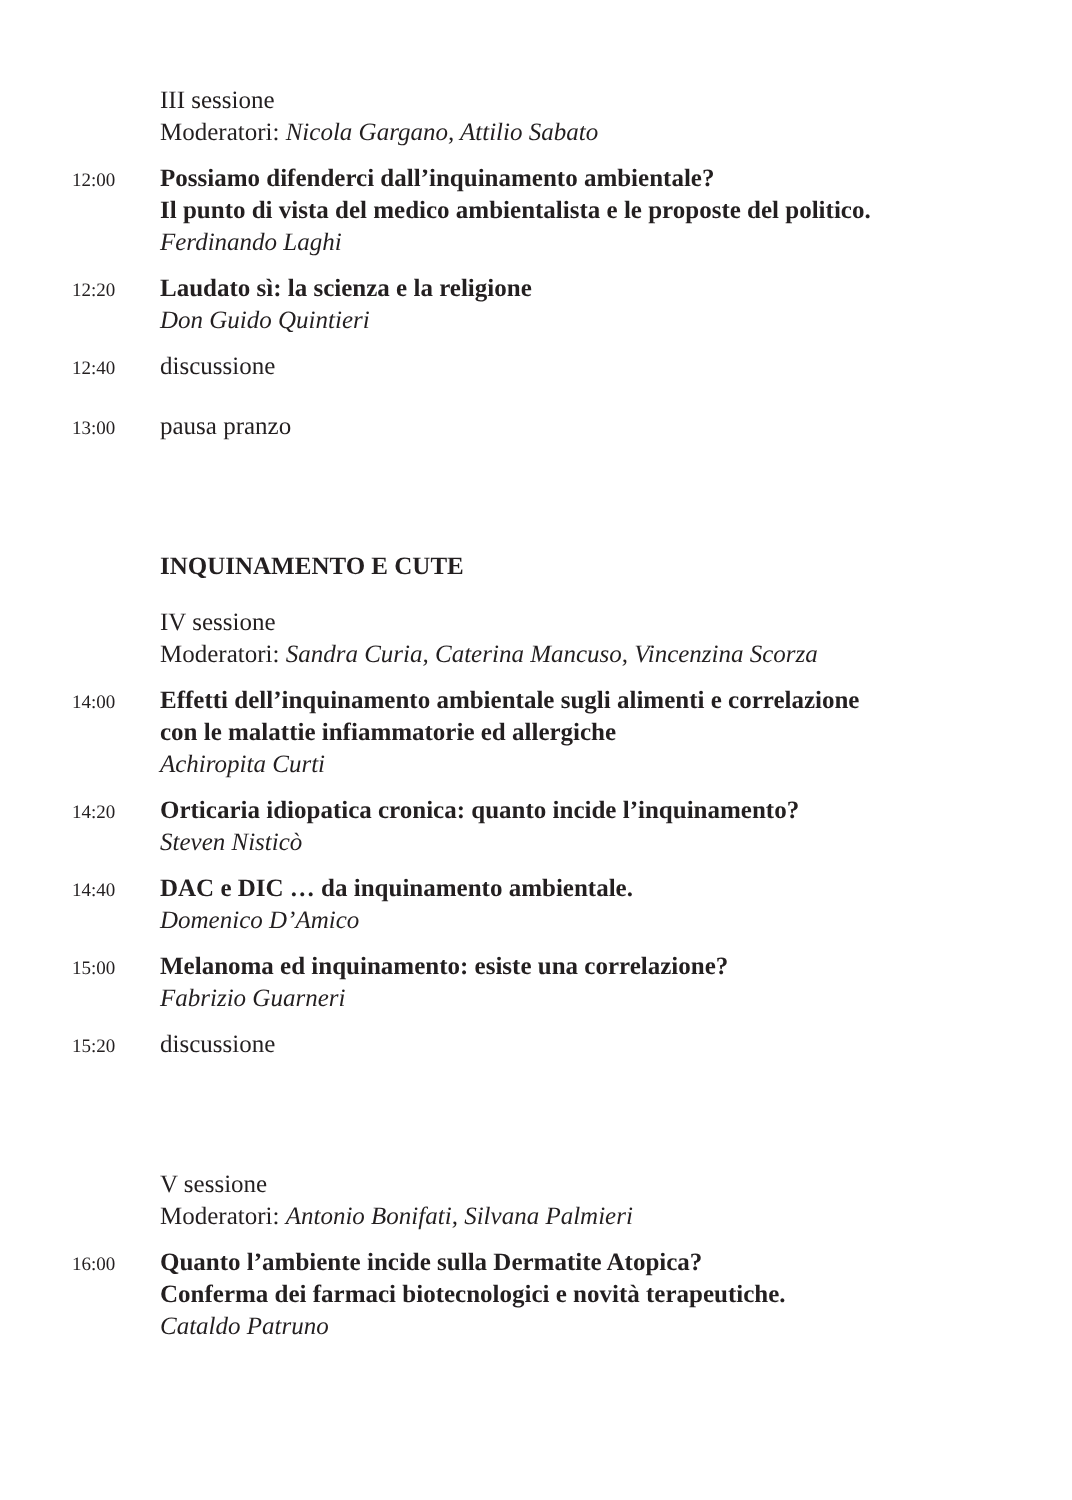III sessione
Moderatori: Nicola Gargano, Attilio Sabato
12:00
Possiamo difenderci dall’inquinamento ambientale?
Il punto di vista del medico ambientalista e le proposte del politico.
Ferdinando Laghi
12:20
Laudato sì: la scienza e la religione
Don Guido Quintieri
12:40
discussione
13:00
pausa pranzo
INQUINAMENTO E CUTE
IV sessione
Moderatori: Sandra Curia, Caterina Mancuso, Vincenzina Scorza
14:00
Effetti dell’inquinamento ambientale sugli alimenti e correlazione
con le malattie infiammatorie ed allergiche
Achiropita Curti
14:20
Orticaria idiopatica cronica: quanto incide l’inquinamento?
Steven Nisticò
14:40
DAC e DIC … da inquinamento ambientale.
Domenico D’Amico
15:00
Melanoma ed inquinamento: esiste una correlazione?
Fabrizio Guarneri
15:20
discussione
V sessione
Moderatori: Antonio Bonifati, Silvana Palmieri
16:00
Quanto l’ambiente incide sulla Dermatite Atopica?
Conferma dei farmaci biotecnologici e novità terapeutiche.
Cataldo Patruno